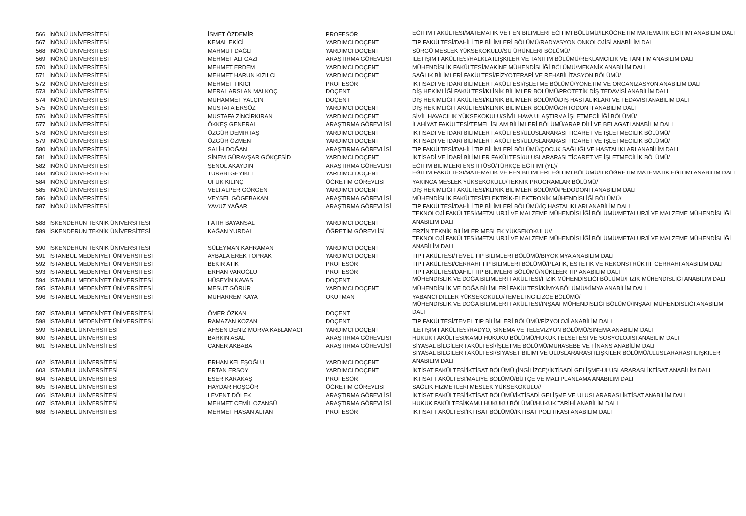| 566 | İNÖNÜ ÜNİVERSİTESİ | İSMET ÖZDEMİR | PROFESÖR | EĞİTİM FAKÜLTESİ/MATEMATİK VE FEN BİLİMLERİ EĞİTİMİ BÖLÜMÜ/İLKÖĞRETİM MATEMATİK EĞİTİMİ ANABİLİM DALI |
| 567 | İNÖNÜ ÜNİVERSİTESİ | KEMAL EKİCİ | YARDIMCI DOÇENT | TIP FAKÜLTESİ/DAHİLİ TIP BİLİMLERİ BÖLÜMÜ/RADYASYON ONKOLOJİSİ ANABİLİM DALI |
| 568 | İNÖNÜ ÜNİVERSİTESİ | MAHMUT DAĞLI | YARDIMCI DOÇENT | SÜRGÜ MESLEK YÜKSEKOKULU/SU ÜRÜNLERİ BÖLÜMÜ/ |
| 569 | İNÖNÜ ÜNİVERSİTESİ | MEHMET ALİ GAZİ | ARAŞTIRMA GÖREVLİSİ | İLETİŞİM FAKÜLTESİ/HALKLA İLİŞKİLER VE TANITIM BÖLÜMÜ/REKLAMCILIK VE TANITIM ANABİLİM DALI |
| 570 | İNÖNÜ ÜNİVERSİTESİ | MEHMET ERDEM | YARDIMCI DOÇENT | MÜHENDİSLİK FAKÜLTESİ/MAKİNE MÜHENDİSLİĞİ BÖLÜMÜ/MEKANİK ANABİLİM DALI |
| 571 | İNÖNÜ ÜNİVERSİTESİ | MEHMET HARUN KIZILCI | YARDIMCI DOÇENT | SAĞLIK BİLİMLERİ FAKÜLTESİ/FİZYOTERAPİ VE REHABİLİTASYON BÖLÜMÜ/ |
| 572 | İNÖNÜ ÜNİVERSİTESİ | MEHMET TİKİCİ | PROFESÖR | İKTİSADİ VE İDARİ BİLİMLER FAKÜLTESİ/İŞLETME BÖLÜMÜ/YÖNETİM VE ORGANİZASYON ANABİLİM DALI |
| 573 | İNÖNÜ ÜNİVERSİTESİ | MERAL ARSLAN MALKOÇ | DOÇENT | DİŞ HEKİMLİĞİ FAKÜLTESİ/KLİNİK BİLİMLER BÖLÜMÜ/PROTETİK DİŞ TEDAVİSİ ANABİLİM DALI |
| 574 | İNÖNÜ ÜNİVERSİTESİ | MUHAMMET YALÇIN | DOÇENT | DİŞ HEKİMLİĞİ FAKÜLTESİ/KLİNİK BİLİMLER BÖLÜMÜ/DİŞ HASTALIKLARI VE TEDAVİSİ ANABİLİM DALI |
| 575 | İNÖNÜ ÜNİVERSİTESİ | MUSTAFA ERSÖZ | YARDIMCI DOÇENT | DİŞ HEKİMLİĞİ FAKÜLTESİ/KLİNİK BİLİMLER BÖLÜMÜ/ORTODONTİ ANABİLİM DALI |
| 576 | İNÖNÜ ÜNİVERSİTESİ | MUSTAFA ZİNCİRKIRAN | YARDIMCI DOÇENT | SİVİL HAVACILIK YÜKSEKOKULU/SİVİL HAVA ULAŞTIRMA İŞLETMECİLİĞİ BÖLÜMÜ/ |
| 577 | İNÖNÜ ÜNİVERSİTESİ | ÖKKEŞ GENERAL | ARAŞTIRMA GÖREVLİSİ | İLAHİYAT FAKÜLTESİ/TEMEL İSLAM BİLİMLERİ BÖLÜMÜ/ARAP DİLİ VE BELAGATI ANABİLİM DALI |
| 578 | İNÖNÜ ÜNİVERSİTESİ | ÖZGÜR DEMİRTAŞ | YARDIMCI DOÇENT | İKTİSADİ VE İDARİ BİLİMLER FAKÜLTESİ/ULUSLARARASI TİCARET VE İŞLETMECİLİK BÖLÜMÜ/ |
| 579 | İNÖNÜ ÜNİVERSİTESİ | ÖZGÜR ÖZMEN | YARDIMCI DOÇENT | İKTİSADİ VE İDARİ BİLİMLER FAKÜLTESİ/ULUSLARARASI TİCARET VE İŞLETMECİLİK BÖLÜMÜ/ |
| 580 | İNÖNÜ ÜNİVERSİTESİ | SALİH DOĞAN | ARAŞTIRMA GÖREVLİSİ | TIP FAKÜLTESİ/DAHİLİ TIP BİLİMLERİ BÖLÜMÜ/ÇOCUK SAĞLIĞI VE HASTALIKLARI ANABİLİM DALI |
| 581 | İNÖNÜ ÜNİVERSİTESİ | SİNEM GÜRAVŞAR GÖKÇESİD | YARDIMCI DOÇENT | İKTİSADİ VE İDARİ BİLİMLER FAKÜLTESİ/ULUSLARARASI TİCARET VE İŞLETMECİLİK BÖLÜMÜ/ |
| 582 | İNÖNÜ ÜNİVERSİTESİ | ŞENOL AKAYDIN | ARAŞTIRMA GÖREVLİSİ | EĞİTİM BİLİMLERİ ENSTİTÜSÜ/TÜRKÇE EĞİTİMİ (YL)/ |
| 583 | İNÖNÜ ÜNİVERSİTESİ | TURABİ GEYİKLİ | YARDIMCI DOÇENT | EĞİTİM FAKÜLTESİ/MATEMATİK VE FEN BİLİMLERİ EĞİTİMİ BÖLÜMÜ/İLKÖĞRETİM MATEMATİK EĞİTİMİ ANABİLİM DALI |
| 584 | İNÖNÜ ÜNİVERSİTESİ | UFUK KILINÇ | ÖĞRETİM GÖREVLİSİ | YAKINCA MESLEK YÜKSEKOKULU/TEKNİK PROGRAMLAR BÖLÜMÜ/ |
| 585 | İNÖNÜ ÜNİVERSİTESİ | VELİ ALPER GÖRGEN | YARDIMCI DOÇENT | DİŞ HEKİMLİĞİ FAKÜLTESİ/KLİNİK BİLİMLER BÖLÜMÜ/PEDODONTİ ANABİLİM DALI |
| 586 | İNÖNÜ ÜNİVERSİTESİ | VEYSEL GÖGEBAKAN | ARAŞTIRMA GÖREVLİSİ | MÜHENDİSLİK FAKÜLTESİ/ELEKTRİK-ELEKTRONİK MÜHENDİSLİĞİ BÖLÜMÜ/ |
| 587 | İNÖNÜ ÜNİVERSİTESİ | YAVUZ YAĞAR | ARAŞTIRMA GÖREVLİSİ | TIP FAKÜLTESİ/DAHİLİ TIP BİLİMLERİ BÖLÜMÜ/İÇ HASTALIKLARI ANABİLİM DALI |
| 588 | İSKENDERUN TEKNİK ÜNİVERSİTESİ | FATİH BAYANSAL | YARDIMCI DOÇENT | TEKNOLOJİ FAKÜLTESİ/METALURJİ VE MALZEME MÜHENDİSLİĞİ BÖLÜMÜ/METALURJİ VE MALZEME MÜHENDİSLİĞİ ANABİLİM DALI |
| 589 | İSKENDERUN TEKNİK ÜNİVERSİTESİ | KAĞAN YURDAL | ÖĞRETİM GÖREVLİSİ | ERZİN TEKNİK BİLİMLER MESLEK YÜKSEKOKULU// |
| 590 | İSKENDERUN TEKNİK ÜNİVERSİTESİ | SÜLEYMAN KAHRAMAN | YARDIMCI DOÇENT | TEKNOLOJİ FAKÜLTESİ/METALURJİ VE MALZEME MÜHENDİSLİĞİ BÖLÜMÜ/METALURJİ VE MALZEME MÜHENDİSLİĞİ ANABİLİM DALI |
| 591 | İSTANBUL MEDENİYET ÜNİVERSİTESİ | AYBALA EREK TOPRAK | YARDIMCI DOÇENT | TIP FAKÜLTESİ/TEMEL TIP BİLİMLERİ BÖLÜMÜ/BİYOKİMYA ANABİLİM DALI |
| 592 | İSTANBUL MEDENİYET ÜNİVERSİTESİ | BEKİR ATİK | PROFESÖR | TIP FAKÜLTESİ/CERRAHİ TIP BİLİMLERİ BÖLÜMÜ/PLATİK, ESTETİK VE REKONSTRÜKTİF CERRAHİ ANABİLİM DALI |
| 593 | İSTANBUL MEDENİYET ÜNİVERSİTESİ | ERHAN VAROĞLU | PROFESÖR | TIP FAKÜLTESİ/DAHİLİ TIP BİLİMLERİ BÖLÜMÜ/NÜKLEER TIP ANABİLİM DALI |
| 594 | İSTANBUL MEDENİYET ÜNİVERSİTESİ | HÜSEYİN KAVAS | DOÇENT | MÜHENDİSLİK VE DOĞA BİLİMLERİ FAKÜLTESİ/FİZİK MÜHENDİSLİĞİ BÖLÜMÜ/FİZİK MÜHENDİSLİĞİ ANABİLİM DALI |
| 595 | İSTANBUL MEDENİYET ÜNİVERSİTESİ | MESUT GÖRÜR | YARDIMCI DOÇENT | MÜHENDİSLİK VE DOĞA BİLİMLERİ FAKÜLTESİ/KİMYA BÖLÜMÜ/KİMYA ANABİLİM DALI |
| 596 | İSTANBUL MEDENİYET ÜNİVERSİTESİ | MUHARREM KAYA | OKUTMAN | YABANCI DİLLER YÜKSEKOKULU/TEMEL İNGİLİZCE BÖLÜMÜ/ |
| 597 | İSTANBUL MEDENİYET ÜNİVERSİTESİ | ÖMER ÖZKAN | DOÇENT | MÜHENDİSLİK VE DOĞA BİLİMLERİ FAKÜLTESİ/İNŞAAT MÜHENDİSLİĞİ BÖLÜMÜ/İNŞAAT MÜHENDİSLİĞİ ANABİLİM DALI |
| 598 | İSTANBUL MEDENİYET ÜNİVERSİTESİ | RAMAZAN KOZAN | DOÇENT | TIP FAKÜLTESİ/TEMEL TIP BİLİMLERİ BÖLÜMÜ/FİZYOLOJİ ANABİLİM DALI |
| 599 | İSTANBUL ÜNİVERSİTESİ | AHSEN DENİZ MORVA KABLAMACI | YARDIMCI DOÇENT | İLETİŞİM FAKÜLTESİ/RADYO, SİNEMA VE TELEVİZYON BÖLÜMÜ/SİNEMA ANABİLİM DALI |
| 600 | İSTANBUL ÜNİVERSİTESİ | BARKIN ASAL | ARAŞTIRMA GÖREVLİSİ | HUKUK FAKÜLTESİ/KAMU HUKUKU BÖLÜMÜ/HUKUK FELSEFESİ VE SOSYOLOJİSİ ANABİLİM DALI |
| 601 | İSTANBUL ÜNİVERSİTESİ | CANER AKBABA | ARAŞTIRMA GÖREVLİSİ | SİYASAL BİLGİLER FAKÜLTESİ/İŞLETME BÖLÜMÜ/MUHASEBE VE FİNANS ANABİLİM DALI |
| 602 | İSTANBUL ÜNİVERSİTESİ | ERHAN KELEŞOĞLU | YARDIMCI DOÇENT | SİYASAL BİLGİLER FAKÜLTESİ/SİYASET BİLİMİ VE ULUSLARARASI İLİŞKİLER BÖLÜMÜ/ULUSLARARASI İLİŞKİLER ANABİLİM DALI |
| 603 | İSTANBUL ÜNİVERSİTESİ | ERTAN ERSOY | YARDIMCI DOÇENT | İKTİSAT FAKÜLTESİ/İKTİSAT BÖLÜMÜ (İNGİLİZCE)/İKTİSADİ GELİŞME-ULUSLARARASI İKTİSAT ANABİLİM DALI |
| 604 | İSTANBUL ÜNİVERSİTESİ | ESER KARAKAŞ | PROFESÖR | İKTİSAT FAKÜLTESİ/MALİYE BÖLÜMÜ/BÜTÇE VE MALİ PLANLAMA ANABİLİM DALI |
| 605 | İSTANBUL ÜNİVERSİTESİ | HAYDAR HOŞGÖR | ÖĞRETİM GÖREVLİSİ | SAĞLIK HİZMETLERİ MESLEK YÜKSEKOKULU// |
| 606 | İSTANBUL ÜNİVERSİTESİ | LEVENT DÖLEK | ARAŞTIRMA GÖREVLİSİ | İKTİSAT FAKÜLTESİ/İKTİSAT BÖLÜMÜ/İKTİSADİ GELİŞME VE ULUSLARARASI İKTİSAT ANABİLİM DALI |
| 607 | İSTANBUL ÜNİVERSİTESİ | MEHMET CEMİL OZANSÜ | ARAŞTIRMA GÖREVLİSİ | HUKUK FAKÜLTESİ/KAMU HUKUKU BÖLÜMÜ/HUKUK TARİHİ ANABİLİM DALI |
| 608 | İSTANBUL ÜNİVERSİTESİ | MEHMET HASAN ALTAN | PROFESÖR | İKTİSAT FAKÜLTESİ/İKTİSAT BÖLÜMÜ/İKTİSAT POLİTİKASI ANABİLİM DALI |